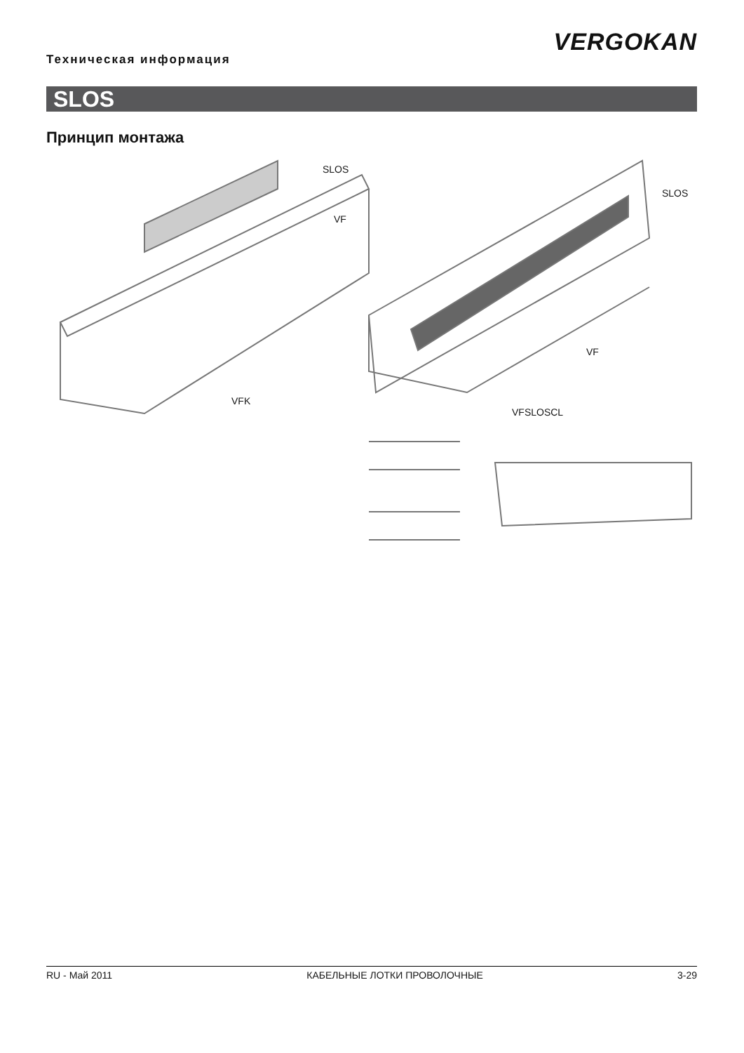VERGOKAN
Техническая информация
SLOS
Принцип монтажа
SLOS
VF
VFK
SLOS
VF
VFSLOSCL
RU - Май 2011 КАБЕЛЬНЫЕ ЛОТКИ ПРОВОЛОЧНЫЕ 3-29